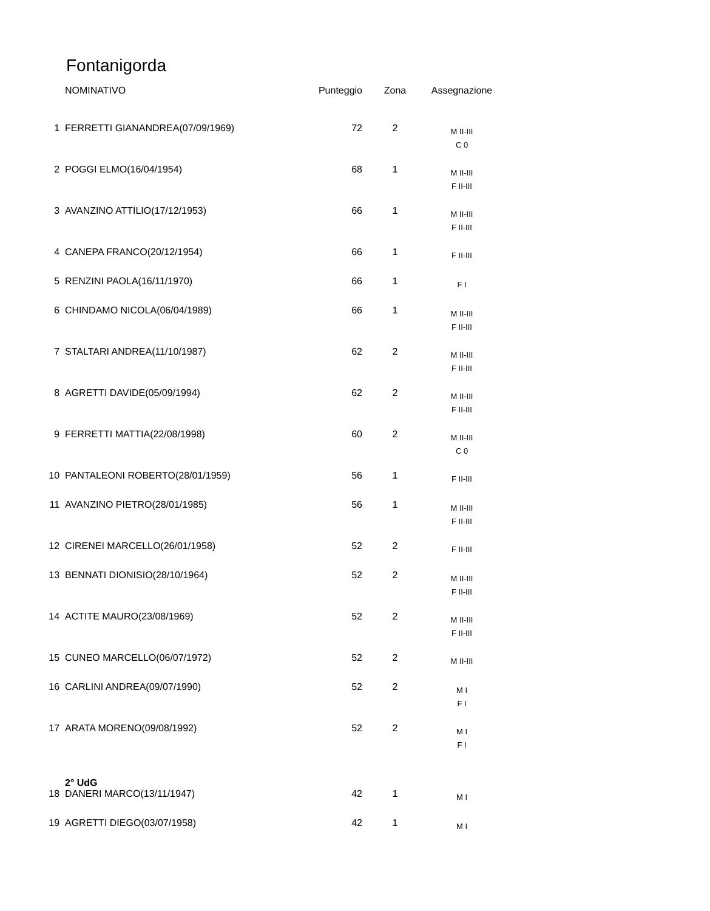Fontanigorda
| | NOMINATIVO | Punteggio | Zona | Assegnazione |
| --- | --- | --- | --- | --- |
| 1 | FERRETTI GIANANDREA(07/09/1969) | 72 | 2 | M II-III C 0 |
| 2 | POGGI ELMO(16/04/1954) | 68 | 1 | M II-III F II-III |
| 3 | AVANZINO ATTILIO(17/12/1953) | 66 | 1 | M II-III F II-III |
| 4 | CANEPA FRANCO(20/12/1954) | 66 | 1 | F II-III |
| 5 | RENZINI PAOLA(16/11/1970) | 66 | 1 | F I |
| 6 | CHINDAMO NICOLA(06/04/1989) | 66 | 1 | M II-III F II-III |
| 7 | STALTARI ANDREA(11/10/1987) | 62 | 2 | M II-III F II-III |
| 8 | AGRETTI DAVIDE(05/09/1994) | 62 | 2 | M II-III F II-III |
| 9 | FERRETTI MATTIA(22/08/1998) | 60 | 2 | M II-III C 0 |
| 10 | PANTALEONI ROBERTO(28/01/1959) | 56 | 1 | F II-III |
| 11 | AVANZINO PIETRO(28/01/1985) | 56 | 1 | M II-III F II-III |
| 12 | CIRENEI MARCELLO(26/01/1958) | 52 | 2 | F II-III |
| 13 | BENNATI DIONISIO(28/10/1964) | 52 | 2 | M II-III F II-III |
| 14 | ACTITE MAURO(23/08/1969) | 52 | 2 | M II-III F II-III |
| 15 | CUNEO MARCELLO(06/07/1972) | 52 | 2 | M II-III |
| 16 | CARLINI ANDREA(09/07/1990) | 52 | 2 | M I F I |
| 17 | ARATA MORENO(09/08/1992) | 52 | 2 | M I F I |
| | 2° UdG | | | |
| 18 | DANERI MARCO(13/11/1947) | 42 | 1 | M I |
| 19 | AGRETTI DIEGO(03/07/1958) | 42 | 1 | M I |